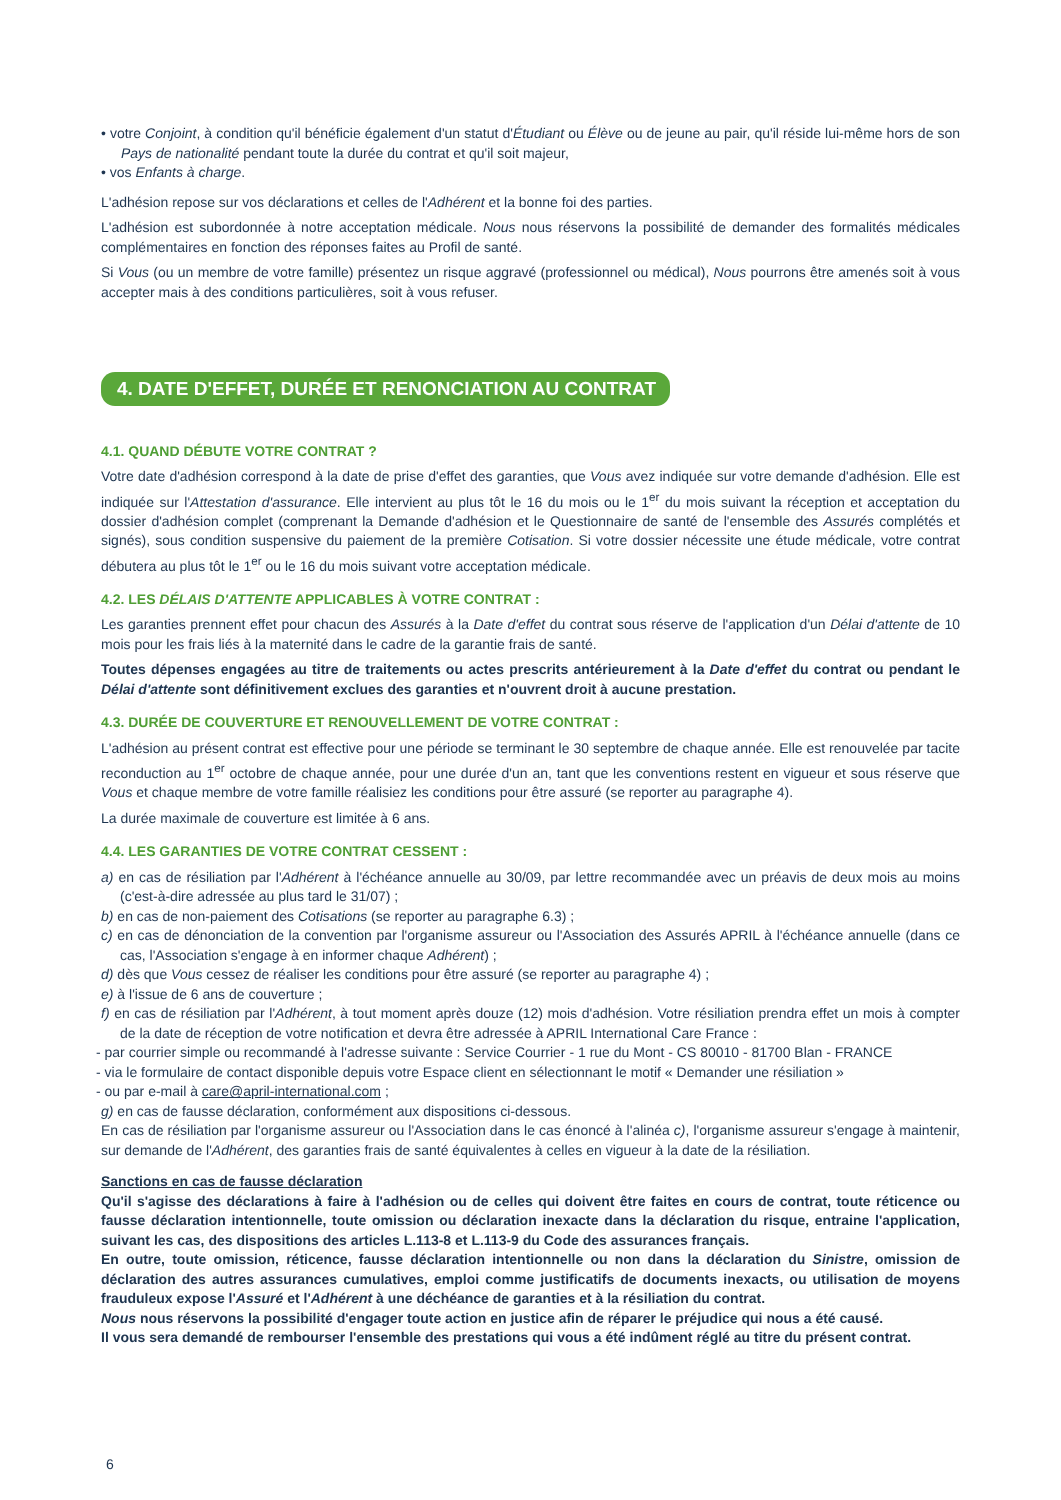• votre Conjoint, à condition qu'il bénéficie également d'un statut d'Étudiant ou Élève ou de jeune au pair, qu'il réside lui-même hors de son Pays de nationalité pendant toute la durée du contrat et qu'il soit majeur,
• vos Enfants à charge.
L'adhésion repose sur vos déclarations et celles de l'Adhérent et la bonne foi des parties.
L'adhésion est subordonnée à notre acceptation médicale. Nous nous réservons la possibilité de demander des formalités médicales complémentaires en fonction des réponses faites au Profil de santé.
Si Vous (ou un membre de votre famille) présentez un risque aggravé (professionnel ou médical), Nous pourrons être amenés soit à vous accepter mais à des conditions particulières, soit à vous refuser.
4. DATE D'EFFET, DURÉE ET RENONCIATION AU CONTRAT
4.1. QUAND DÉBUTE VOTRE CONTRAT ?
Votre date d'adhésion correspond à la date de prise d'effet des garanties, que Vous avez indiquée sur votre demande d'adhésion. Elle est indiquée sur l'Attestation d'assurance. Elle intervient au plus tôt le 16 du mois ou le 1<sup>er</sup> du mois suivant la réception et acceptation du dossier d'adhésion complet (comprenant la Demande d'adhésion et le Questionnaire de santé de l'ensemble des Assurés complétés et signés), sous condition suspensive du paiement de la première Cotisation. Si votre dossier nécessite une étude médicale, votre contrat débutera au plus tôt le 1<sup>er</sup> ou le 16 du mois suivant votre acceptation médicale.
4.2. LES DÉLAIS D'ATTENTE APPLICABLES À VOTRE CONTRAT :
Les garanties prennent effet pour chacun des Assurés à la Date d'effet du contrat sous réserve de l'application d'un Délai d'attente de 10 mois pour les frais liés à la maternité dans le cadre de la garantie frais de santé.
Toutes dépenses engagées au titre de traitements ou actes prescrits antérieurement à la Date d'effet du contrat ou pendant le Délai d'attente sont définitivement exclues des garanties et n'ouvrent droit à aucune prestation.
4.3. DURÉE DE COUVERTURE ET RENOUVELLEMENT DE VOTRE CONTRAT :
L'adhésion au présent contrat est effective pour une période se terminant le 30 septembre de chaque année. Elle est renouvelée par tacite reconduction au 1<sup>er</sup> octobre de chaque année, pour une durée d'un an, tant que les conventions restent en vigueur et sous réserve que Vous et chaque membre de votre famille réalisiez les conditions pour être assuré (se reporter au paragraphe 4).
La durée maximale de couverture est limitée à 6 ans.
4.4. LES GARANTIES DE VOTRE CONTRAT CESSENT :
a) en cas de résiliation par l'Adhérent à l'échéance annuelle au 30/09, par lettre recommandée avec un préavis de deux mois au moins (c'est-à-dire adressée au plus tard le 31/07) ;
b) en cas de non-paiement des Cotisations (se reporter au paragraphe 6.3) ;
c) en cas de dénonciation de la convention par l'organisme assureur ou l'Association des Assurés APRIL à l'échéance annuelle (dans ce cas, l'Association s'engage à en informer chaque Adhérent) ;
d) dès que Vous cessez de réaliser les conditions pour être assuré (se reporter au paragraphe 4) ;
e) à l'issue de 6 ans de couverture ;
f) en cas de résiliation par l'Adhérent, à tout moment après douze (12) mois d'adhésion. Votre résiliation prendra effet un mois à compter de la date de réception de votre notification et devra être adressée à APRIL International Care France :
- par courrier simple ou recommandé à l'adresse suivante : Service Courrier - 1 rue du Mont - CS 80010 - 81700 Blan - FRANCE
- via le formulaire de contact disponible depuis votre Espace client en sélectionnant le motif « Demander une résiliation »
- ou par e-mail à care@april-international.com ;
g) en cas de fausse déclaration, conformément aux dispositions ci-dessous.
En cas de résiliation par l'organisme assureur ou l'Association dans le cas énoncé à l'alinéa c), l'organisme assureur s'engage à maintenir, sur demande de l'Adhérent, des garanties frais de santé équivalentes à celles en vigueur à la date de la résiliation.
Sanctions en cas de fausse déclaration
Qu'il s'agisse des déclarations à faire à l'adhésion ou de celles qui doivent être faites en cours de contrat, toute réticence ou fausse déclaration intentionnelle, toute omission ou déclaration inexacte dans la déclaration du risque, entraine l'application, suivant les cas, des dispositions des articles L.113-8 et L.113-9 du Code des assurances français.
En outre, toute omission, réticence, fausse déclaration intentionnelle ou non dans la déclaration du Sinistre, omission de déclaration des autres assurances cumulatives, emploi comme justificatifs de documents inexacts, ou utilisation de moyens frauduleux expose l'Assuré et l'Adhérent à une déchéance de garanties et à la résiliation du contrat.
Nous nous réservons la possibilité d'engager toute action en justice afin de réparer le préjudice qui nous a été causé.
Il vous sera demandé de rembourser l'ensemble des prestations qui vous a été indûment réglé au titre du présent contrat.
6